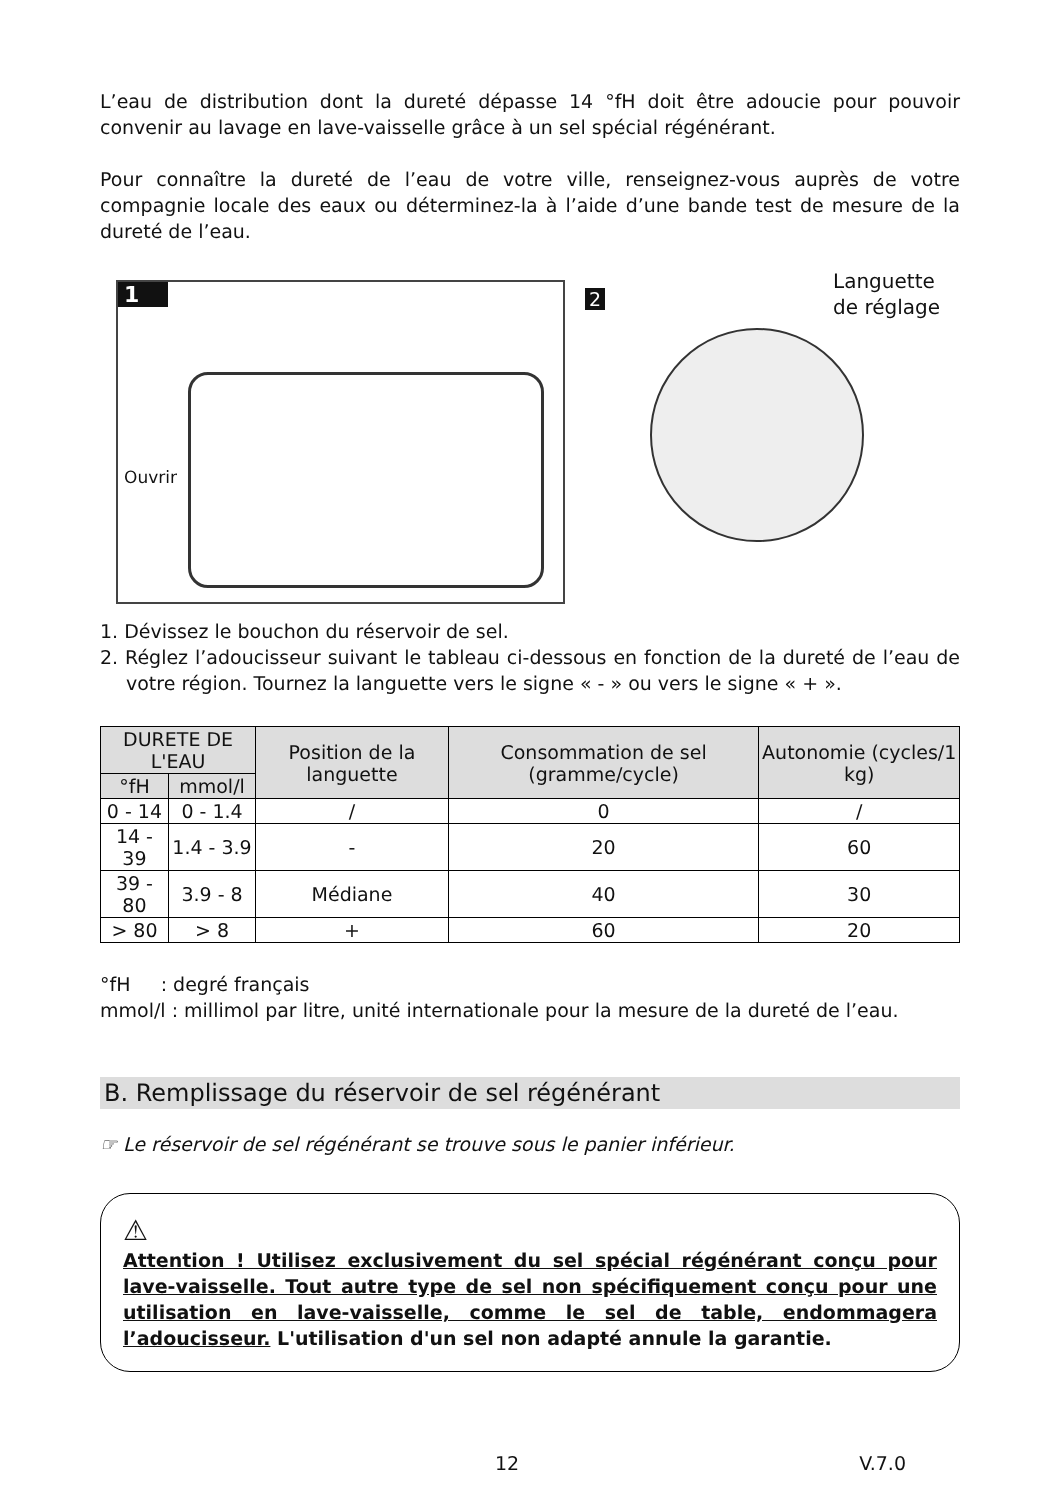L’eau de distribution dont la dureté dépasse 14 °fH doit être adoucie pour pouvoir convenir au lavage en lave-vaisselle grâce à un sel spécial régénérant.
Pour connaître la dureté de l’eau de votre ville, renseignez-vous auprès de votre compagnie locale des eaux ou déterminez-la à l’aide d’une bande test de mesure de la dureté de l’eau.
1
Ouvrir
2
Languette
de réglage
1. Dévissez le bouchon du réservoir de sel.
2. Réglez l’adoucisseur suivant le tableau ci-dessous en fonction de la dureté de l’eau de votre région. Tournez la languette vers le signe « - » ou vers le signe « + ».
| DURETE DE L'EAU | | Position de la languette | Consommation de sel (gramme/cycle) | Autonomie (cycles/1 kg) |
| --- | --- | --- | --- | --- |
| °fH | mmol/l | | | |
| 0 - 14 | 0 - 1.4 | / | 0 | / |
| 14 - 39 | 1.4 - 3.9 | - | 20 | 60 |
| 39 - 80 | 3.9 - 8 | Médiane | 40 | 30 |
| > 80 | > 8 | + | 60 | 20 |
°fH : degré français
mmol/l : millimol par litre, unité internationale pour la mesure de la dureté de l’eau.
B. Remplissage du réservoir de sel régénérant
☞ Le réservoir de sel régénérant se trouve sous le panier inférieur.
⚠
Attention ! Utilisez exclusivement du sel spécial régénérant conçu pour lave-vaisselle. Tout autre type de sel non spécifiquement conçu pour une utilisation en lave-vaisselle, comme le sel de table, endommagera l’adoucisseur. L'utilisation d'un sel non adapté annule la garantie.
12 V.7.0